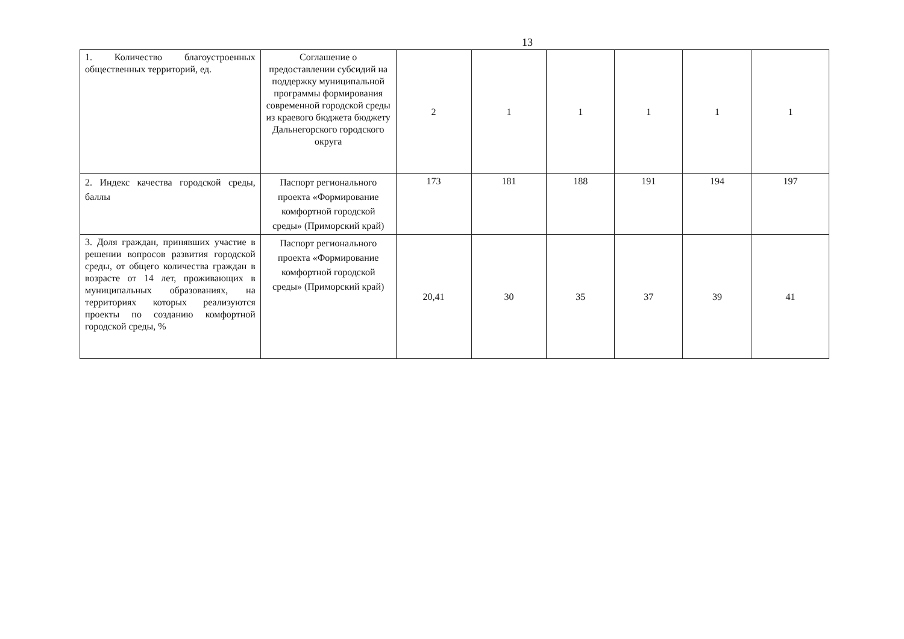13
| 1. Количество благоустроенных общественных территорий, ед. | Соглашение о предоставлении субсидий на поддержку муниципальной программы формирования современной городской среды из краевого бюджета бюджету Дальнегорского городского округа | 2 | 1 | 1 | 1 | 1 | 1 |
| 2. Индекс качества городской среды, баллы | Паспорт регионального проекта «Формирование комфортной городской среды» (Приморский край) | 173 | 181 | 188 | 191 | 194 | 197 |
| 3. Доля граждан, принявших участие в решении вопросов развития городской среды, от общего количества граждан в возрасте от 14 лет, проживающих в муниципальных образованиях, на территориях которых реализуются проекты по созданию комфортной городской среды, % | Паспорт регионального проекта «Формирование комфортной городской среды» (Приморский край) | 20,41 | 30 | 35 | 37 | 39 | 41 |